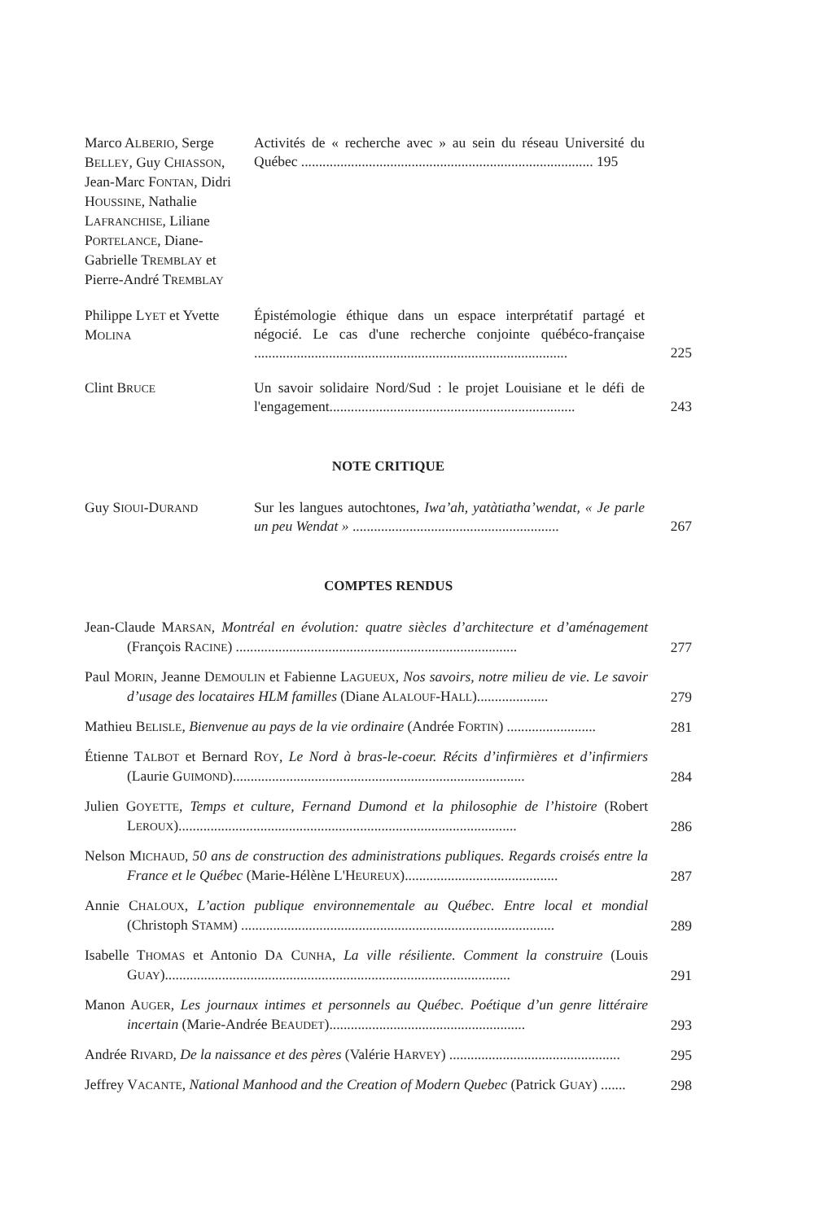Marco ALBERIO, Serge BELLEY, Guy CHIASSON, Jean-Marc FONTAN, Didri HOUSSINE, Nathalie LAFRANCHISE, Liliane PORTELANCE, Diane-Gabrielle TREMBLAY et Pierre-André TREMBLAY
Activités de « recherche avec » au sein du réseau Université du Québec .................................................................................. 195
Philippe LYET et Yvette MOLINA
Épistémologie éthique dans un espace interprétatif partagé et négocié. Le cas d'une recherche conjointe québéco-française ........................................................................................
225
Clint BRUCE
Un savoir solidaire Nord/Sud : le projet Louisiane et le défi de l'engagement.....................................................................
243
NOTE CRITIQUE
Guy SIOUI-DURAND
Sur les langues autochtones, Iwa’ah, yatàtiatha’wendat, « Je parle un peu Wendat » ..........................................................
267
COMPTES RENDUS
Jean-Claude MARSAN, Montréal en évolution: quatre siècles d’architecture et d’aménagement (François RACINE) ...............................................................................
277
Paul MORIN, Jeanne DEMOULIN et Fabienne LAGUEUX, Nos savoirs, notre milieu de vie. Le savoir d’usage des locataires HLM familles (Diane ALALOUF-HALL)....................
279
Mathieu BELISLE, Bienvenue au pays de la vie ordinaire (Andrée FORTIN) .........................
281
Étienne TALBOT et Bernard ROY, Le Nord à bras-le-coeur. Récits d’infirmières et d’infirmiers (Laurie GUIMOND)..................................................................................
284
Julien GOYETTE, Temps et culture, Fernand Dumond et la philosophie de l’histoire (Robert LEROUX)...............................................................................................
286
Nelson MICHAUD, 50 ans de construction des administrations publiques. Regards croisés entre la France et le Québec (Marie-Hélène L'HEUREUX)...........................................
287
Annie CHALOUX, L’action publique environnementale au Québec. Entre local et mondial (Christoph STAMM) ........................................................................................
289
Isabelle THOMAS et Antonio DA CUNHA, La ville résiliente. Comment la construire (Louis GUAY).................................................................................................
291
Manon AUGER, Les journaux intimes et personnels au Québec. Poétique d’un genre littéraire incertain (Marie-Andrée BEAUDET).......................................................
293
Andrée RIVARD, De la naissance et des pères (Valérie HARVEY) ................................................
295
Jeffrey VACANTE, National Manhood and the Creation of Modern Quebec (Patrick GUAY) .......
298